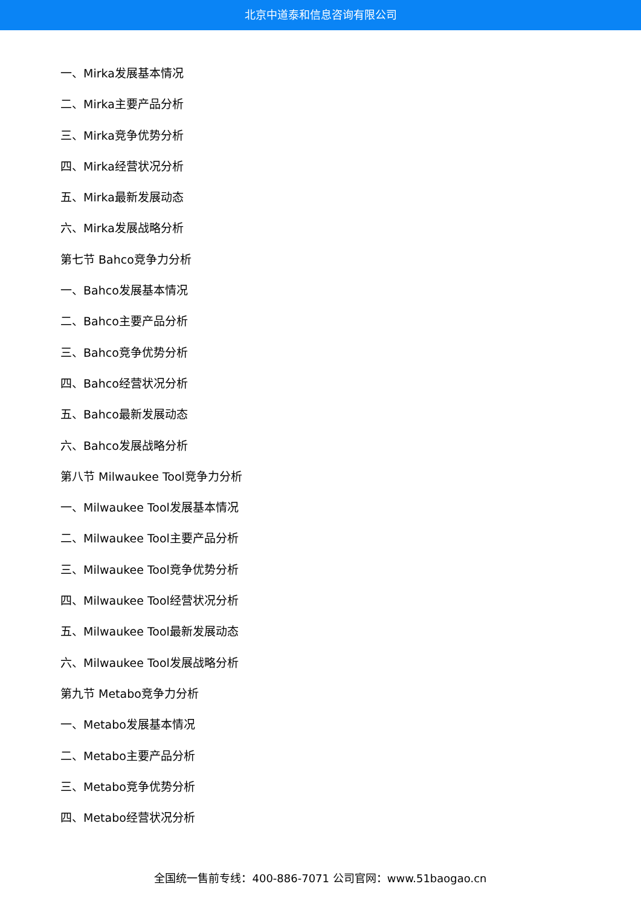北京中道泰和信息咨询有限公司
一、Mirka发展基本情况
二、Mirka主要产品分析
三、Mirka竞争优势分析
四、Mirka经营状况分析
五、Mirka最新发展动态
六、Mirka发展战略分析
第七节 Bahco竞争力分析
一、Bahco发展基本情况
二、Bahco主要产品分析
三、Bahco竞争优势分析
四、Bahco经营状况分析
五、Bahco最新发展动态
六、Bahco发展战略分析
第八节 Milwaukee Tool竞争力分析
一、Milwaukee Tool发展基本情况
二、Milwaukee Tool主要产品分析
三、Milwaukee Tool竞争优势分析
四、Milwaukee Tool经营状况分析
五、Milwaukee Tool最新发展动态
六、Milwaukee Tool发展战略分析
第九节 Metabo竞争力分析
一、Metabo发展基本情况
二、Metabo主要产品分析
三、Metabo竞争优势分析
四、Metabo经营状况分析
全国统一售前专线：400-886-7071 公司官网：www.51baogao.cn